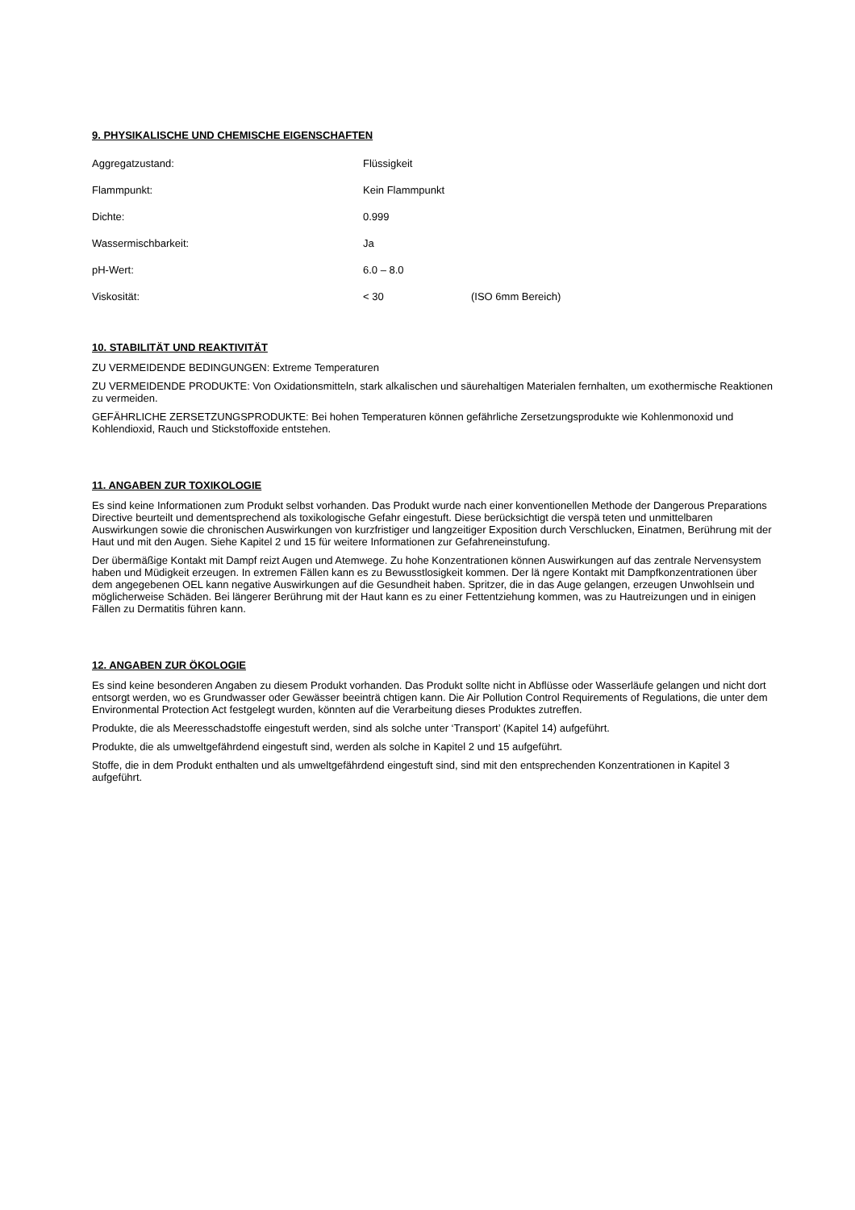9. PHYSIKALISCHE UND CHEMISCHE EIGENSCHAFTEN
| Aggregatzustand: | Flüssigkeit | |
| Flammpunkt: | Kein Flammpunkt | |
| Dichte: | 0.999 | |
| Wassermischbarkeit: | Ja | |
| pH-Wert: | 6.0 – 8.0 | |
| Viskosität: | < 30 | (ISO 6mm Bereich) |
10. STABILITÄT UND REAKTIVITÄT
ZU VERMEIDENDE BEDINGUNGEN: Extreme Temperaturen
ZU VERMEIDENDE PRODUKTE: Von Oxidationsmitteln, stark alkalischen und säurehaltigen Materialen fernhalten, um exothermische Reaktionen zu vermeiden.
GEFÄHRLICHE ZERSETZUNGSPRODUKTE: Bei hohen Temperaturen können gefährliche Zersetzungsprodukte wie Kohlenmonoxid und Kohlendioxid, Rauch und Stickstoffoxide entstehen.
11. ANGABEN ZUR TOXIKOLOGIE
Es sind keine Informationen zum Produkt selbst vorhanden. Das Produkt wurde nach einer konventionellen Methode der Dangerous Preparations Directive beurteilt und dementsprechend als toxikologische Gefahr eingestuft. Diese berücksichtigt die verspä teten und unmittelbaren Auswirkungen sowie die chronischen Auswirkungen von kurzfristiger und langzeitiger Exposition durch Verschlucken, Einatmen, Berührung mit der Haut und mit den Augen. Siehe Kapitel 2 und 15 für weitere Informationen zur Gefahreneinstufung.
Der übermäßige Kontakt mit Dampf reizt Augen und Atemwege. Zu hohe Konzentrationen können Auswirkungen auf das zentrale Nervensystem haben und Müdigkeit erzeugen. In extremen Fällen kann es zu Bewusstlosigkeit kommen. Der lä ngere Kontakt mit Dampfkonzentrationen über dem angegebenen OEL kann negative Auswirkungen auf die Gesundheit haben. Spritzer, die in das Auge gelangen, erzeugen Unwohlsein und möglicherweise Schäden. Bei längerer Berührung mit der Haut kann es zu einer Fettentziehung kommen, was zu Hautreizungen und in einigen Fällen zu Dermatitis führen kann.
12. ANGABEN ZUR ÖKOLOGIE
Es sind keine besonderen Angaben zu diesem Produkt vorhanden. Das Produkt sollte nicht in Abflüsse oder Wasserläufe gelangen und nicht dort entsorgt werden, wo es Grundwasser oder Gewässer beeinträ chtigen kann. Die Air Pollution Control Requirements of Regulations, die unter dem Environmental Protection Act festgelegt wurden, könnten auf die Verarbeitung dieses Produktes zutreffen.
Produkte, die als Meeresschadstoffe eingestuft werden, sind als solche unter ‘Transport’ (Kapitel 14) aufgeführt.
Produkte, die als umweltgefährdend eingestuft sind, werden als solche in Kapitel 2 und 15 aufgeführt.
Stoffe, die in dem Produkt enthalten und als umweltgefährdend eingestuft sind, sind mit den entsprechenden Konzentrationen in Kapitel 3 aufgeführt.